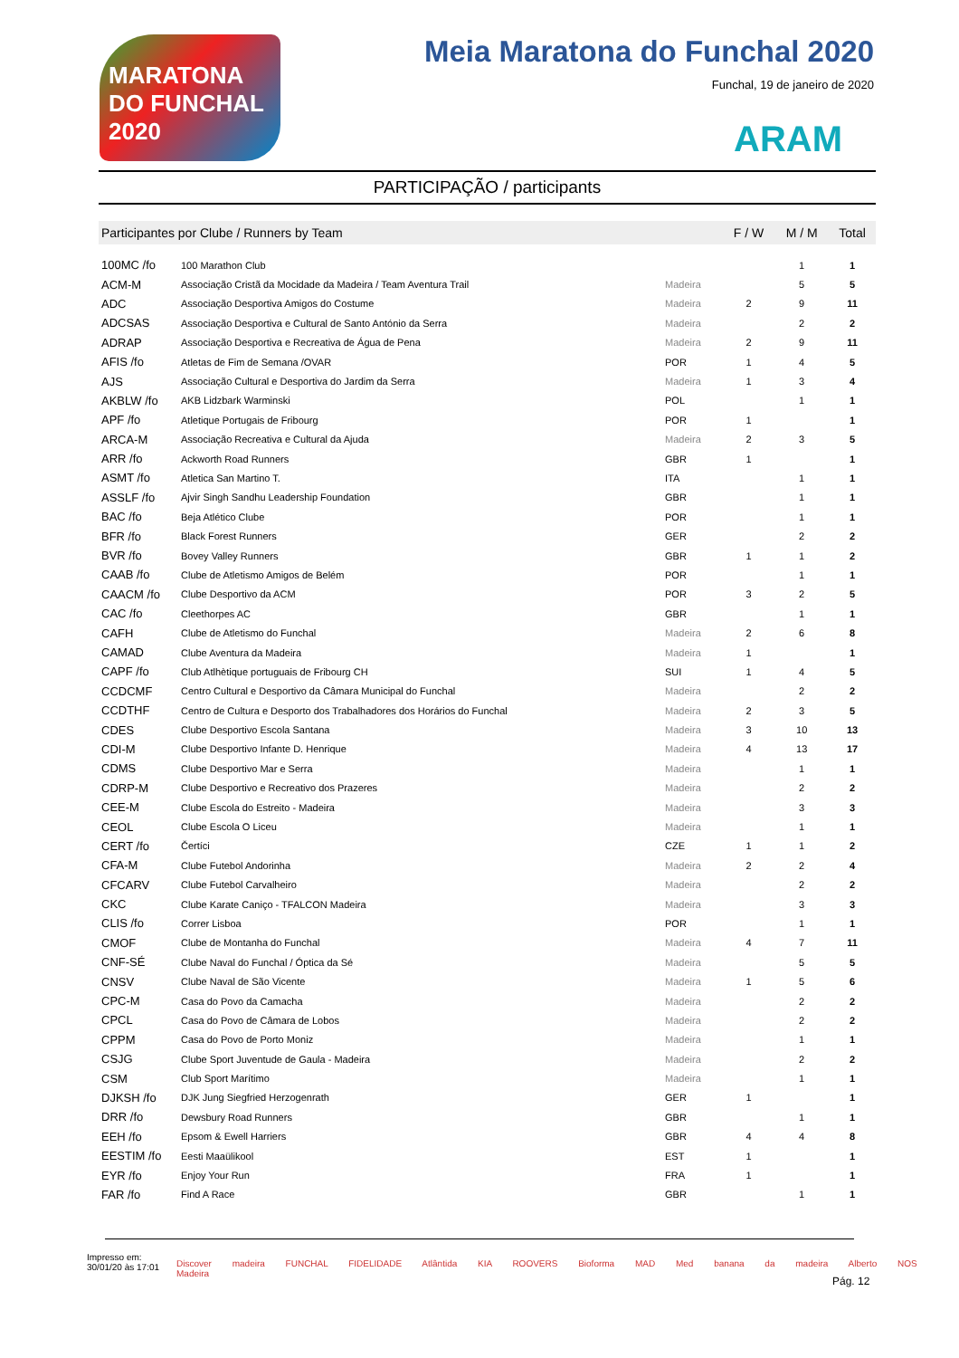MARATONA DO FUNCHAL 2020
Meia Maratona do Funchal 2020
Funchal, 19 de janeiro de 2020
ARAM
PARTICIPAÇÃO / participants
| Participantes por Clube / Runners by Team | | | F / W | M / M | Total |
| --- | --- | --- | --- | --- | --- |
| 100MC /fo | 100 Marathon Club | | | 1 | 1 |
| ACM-M | Associação Cristã da Mocidade da Madeira / Team Aventura Trail | Madeira | | 5 | 5 |
| ADC | Associação Desportiva Amigos do Costume | Madeira | 2 | 9 | 11 |
| ADCSAS | Associação Desportiva e Cultural de Santo António da Serra | Madeira | | 2 | 2 |
| ADRAP | Associação Desportiva e Recreativa de Água de Pena | Madeira | 2 | 9 | 11 |
| AFIS /fo | Atletas de Fim de Semana /OVAR | POR | 1 | 4 | 5 |
| AJS | Associação Cultural e Desportiva do Jardim da Serra | Madeira | 1 | 3 | 4 |
| AKBLW /fo | AKB Lidzbark Warminski | POL | | 1 | 1 |
| APF /fo | Atletique Portugais de Fribourg | POR | 1 | | 1 |
| ARCA-M | Associação Recreativa e Cultural da Ajuda | Madeira | 2 | 3 | 5 |
| ARR /fo | Ackworth Road Runners | GBR | 1 | | 1 |
| ASMT /fo | Atletica San Martino T. | ITA | | 1 | 1 |
| ASSLF /fo | Ajvir Singh Sandhu Leadership Foundation | GBR | | 1 | 1 |
| BAC /fo | Beja Atlético Clube | POR | | 1 | 1 |
| BFR /fo | Black Forest Runners | GER | | 2 | 2 |
| BVR /fo | Bovey Valley Runners | GBR | 1 | 1 | 2 |
| CAAB /fo | Clube de Atletismo Amigos de Belém | POR | | 1 | 1 |
| CAACM /fo | Clube Desportivo da ACM | POR | 3 | 2 | 5 |
| CAC /fo | Cleethorpes AC | GBR | | 1 | 1 |
| CAFH | Clube de Atletismo do Funchal | Madeira | 2 | 6 | 8 |
| CAMAD | Clube Aventura da Madeira | Madeira | 1 | | 1 |
| CAPF /fo | Club Atlhètique portuguais de Fribourg CH | SUI | 1 | 4 | 5 |
| CCDCMF | Centro Cultural e Desportivo da Câmara Municipal do Funchal | Madeira | | 2 | 2 |
| CCDTHF | Centro de Cultura e Desporto dos Trabalhadores dos Horários do Funchal | Madeira | 2 | 3 | 5 |
| CDES | Clube Desportivo Escola Santana | Madeira | 3 | 10 | 13 |
| CDI-M | Clube Desportivo Infante D. Henrique | Madeira | 4 | 13 | 17 |
| CDMS | Clube Desportivo Mar e Serra | Madeira | | 1 | 1 |
| CDRP-M | Clube Desportivo e Recreativo dos Prazeres | Madeira | | 2 | 2 |
| CEE-M | Clube Escola do Estreito - Madeira | Madeira | | 3 | 3 |
| CEOL | Clube Escola O Liceu | Madeira | | 1 | 1 |
| CERT /fo | Čertíci | CZE | 1 | 1 | 2 |
| CFA-M | Clube Futebol Andorinha | Madeira | 2 | 2 | 4 |
| CFCARV | Clube Futebol Carvalheiro | Madeira | | 2 | 2 |
| CKC | Clube Karate Caniço - TFALCON Madeira | Madeira | | 3 | 3 |
| CLIS /fo | Correr Lisboa | POR | | 1 | 1 |
| CMOF | Clube de Montanha do Funchal | Madeira | 4 | 7 | 11 |
| CNF-SÉ | Clube Naval do Funchal / Óptica da Sé | Madeira | | 5 | 5 |
| CNSV | Clube Naval de São Vicente | Madeira | 1 | 5 | 6 |
| CPC-M | Casa do Povo da Camacha | Madeira | | 2 | 2 |
| CPCL | Casa do Povo de Câmara de Lobos | Madeira | | 2 | 2 |
| CPPM | Casa do Povo de Porto Moniz | Madeira | | 1 | 1 |
| CSJG | Clube Sport Juventude de Gaula - Madeira | Madeira | | 2 | 2 |
| CSM | Club Sport Marítimo | Madeira | | 1 | 1 |
| DJKSH /fo | DJK Jung Siegfried Herzogenrath | GER | 1 | | 1 |
| DRR /fo | Dewsbury Road Runners | GBR | | 1 | 1 |
| EEH /fo | Epsom & Ewell Harriers | GBR | 4 | 4 | 8 |
| EESTIM /fo | Eesti Maaülikool | EST | 1 | | 1 |
| EYR /fo | Enjoy Your Run | FRA | 1 | | 1 |
| FAR /fo | Find A Race | GBR | | 1 | 1 |
Impresso em:
30/01/20 às 17:01
Discover madeira FUNCHAL FIDELIDADE Atlântida KIA ROOVERS Bioforma MAD Med banana da madeira Alberto NOS Madeira
Pág. 12